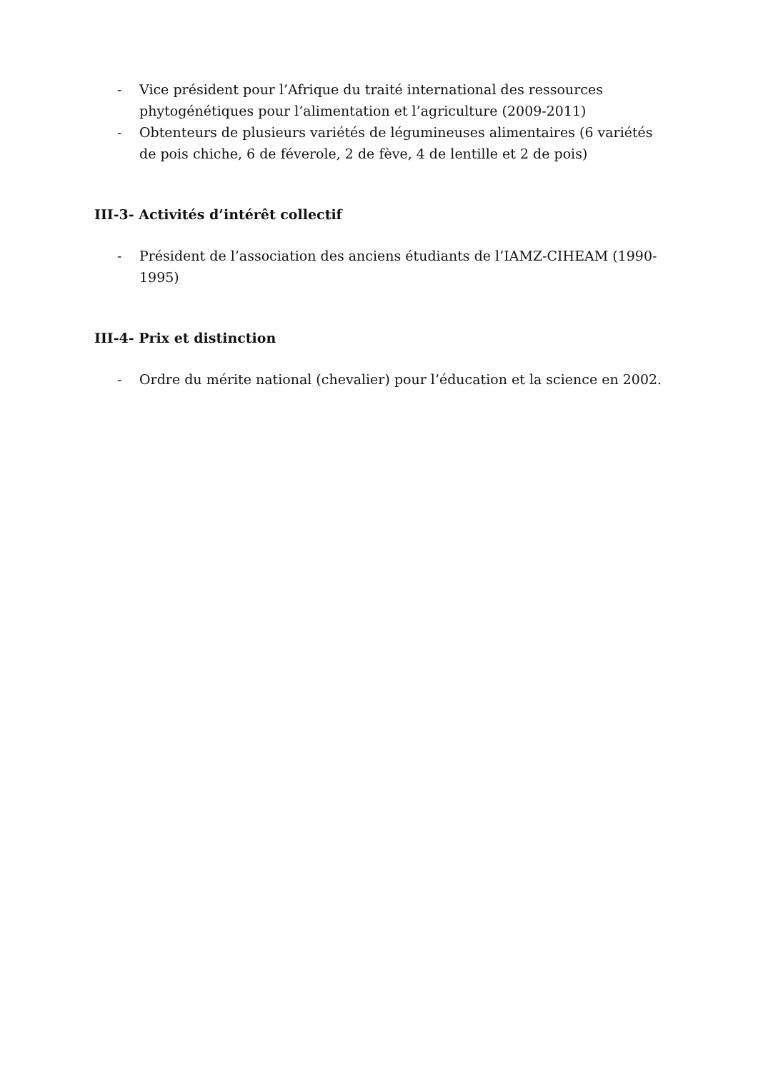- Vice président pour l’Afrique du traité international des ressources phytogénétiques pour l’alimentation et l’agriculture (2009-2011)
- Obtenteurs de plusieurs variétés de légumineuses alimentaires (6 variétés de pois chiche, 6 de féverole, 2 de fève, 4 de lentille et 2 de pois)
III-3- Activités d’intérêt collectif
- Président de l’association des anciens étudiants de l’IAMZ-CIHEAM (1990-1995)
III-4- Prix et distinction
- Ordre du mérite national (chevalier) pour l’éducation et la science en 2002.